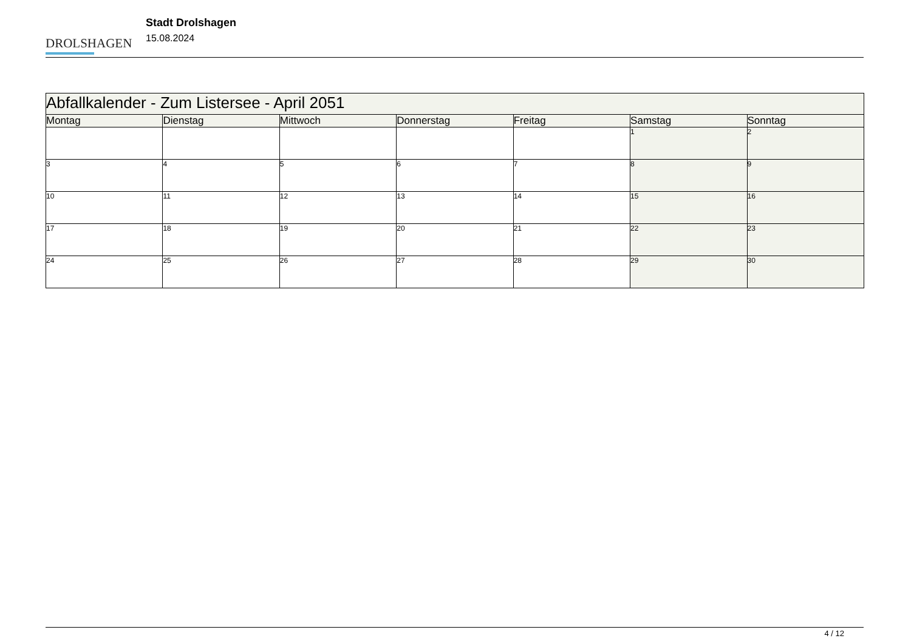DROLSHAGEN
Stadt Drolshagen
15.08.2024
| Abfallkalender - Zum Listersee - April 2051 | | | | | | |
| --- | --- | --- | --- | --- | --- | --- |
| Montag | Dienstag | Mittwoch | Donnerstag | Freitag | Samstag | Sonntag |
| | | | | | 1 | 2 |
| 3 | 4 | 5 | 6 | 7 | 8 | 9 |
| 10 | 11 | 12 | 13 | 14 | 15 | 16 |
| 17 | 18 | 19 | 20 | 21 | 22 | 23 |
| 24 | 25 | 26 | 27 | 28 | 29 | 30 |
4 / 12